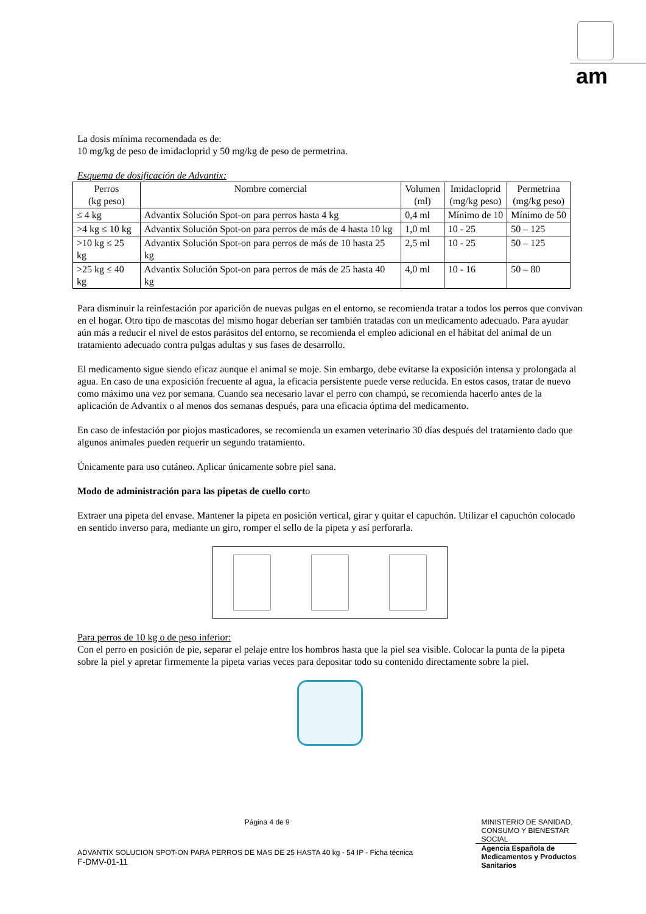am
La dosis mínima recomendada es de:
10 mg/kg de peso de imidacloprid y 50 mg/kg de peso de permetrina.
Esquema de dosificación de Advantix:
| Perros (kg peso) | Nombre comercial | Volumen (ml) | Imidacloprid (mg/kg peso) | Permetrina (mg/kg peso) |
| --- | --- | --- | --- | --- |
| ≤ 4 kg | Advantix Solución Spot-on para perros hasta 4 kg | 0,4 ml | Mínimo de 10 | Mínimo de 50 |
| >4 kg ≤ 10 kg | Advantix Solución Spot-on para perros de más de 4 hasta 10 kg | 1,0 ml | 10 - 25 | 50 – 125 |
| >10 kg ≤ 25 kg | Advantix Solución Spot-on para perros de más de 10 hasta 25 kg | 2,5 ml | 10 - 25 | 50 – 125 |
| >25 kg ≤ 40 kg | Advantix Solución Spot-on para perros de más de 25 hasta 40 kg | 4,0 ml | 10 - 16 | 50 – 80 |
Para disminuir la reinfestación por aparición de nuevas pulgas en el entorno, se recomienda tratar a todos los perros que convivan en el hogar. Otro tipo de mascotas del mismo hogar deberían ser también tratadas con un medicamento adecuado. Para ayudar aún más a reducir el nivel de estos parásitos del entorno, se recomienda el empleo adicional en el hábitat del animal de un tratamiento adecuado contra pulgas adultas y sus fases de desarrollo.
El medicamento sigue siendo eficaz aunque el animal se moje. Sin embargo, debe evitarse la exposición intensa y prolongada al agua. En caso de una exposición frecuente al agua, la eficacia persistente puede verse reducida. En estos casos, tratar de nuevo como máximo una vez por semana. Cuando sea necesario lavar el perro con champú, se recomienda hacerlo antes de la aplicación de Advantix o al menos dos semanas después, para una eficacia óptima del medicamento.
En caso de infestación por piojos masticadores, se recomienda un examen veterinario 30 días después del tratamiento dado que algunos animales pueden requerir un segundo tratamiento.
Únicamente para uso cutáneo. Aplicar únicamente sobre piel sana.
Modo de administración para las pipetas de cuello corto
Extraer una pipeta del envase. Mantener la pipeta en posición vertical, girar y quitar el capuchón. Utilizar el capuchón colocado en sentido inverso para, mediante un giro, romper el sello de la pipeta y así perforarla.
Para perros de 10 kg o de peso inferior:
Con el perro en posición de pie, separar el pelaje entre los hombros hasta que la piel sea visible. Colocar la punta de la pipeta sobre la piel y apretar firmemente la pipeta varias veces para depositar todo su contenido directamente sobre la piel.
Página 4 de 9
ADVANTIX SOLUCION SPOT-ON PARA PERROS DE MAS DE 25 HASTA 40 kg - 54 IP - Ficha técnica
F-DMV-01-11
MINISTERIO DE SANIDAD, CONSUMO Y BIENESTAR SOCIAL
Agencia Española de Medicamentos y Productos Sanitarios